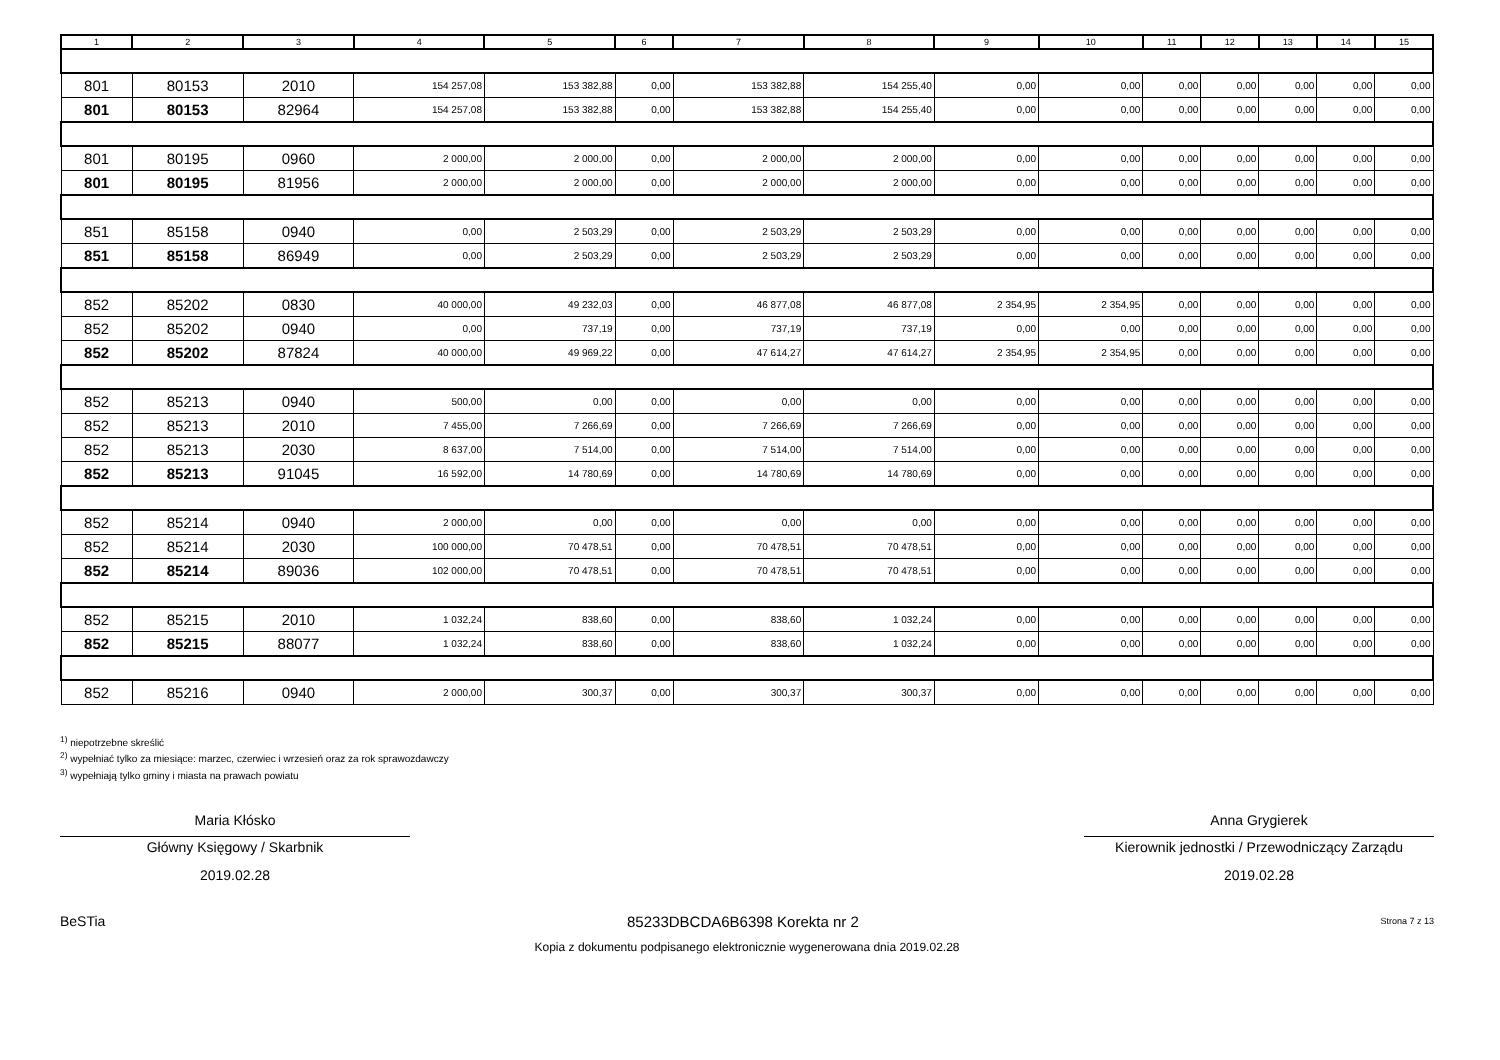| 1 | 2 | 3 | 4 | 5 | 6 | 7 | 8 | 9 | 10 | 11 | 12 | 13 | 14 | 15 |
| --- | --- | --- | --- | --- | --- | --- | --- | --- | --- | --- | --- | --- | --- | --- |
| 801 | 80153 | 2010 | 154 257,08 | 153 382,88 | 0,00 | 153 382,88 | 154 255,40 | 0,00 | 0,00 | 0,00 | 0,00 | 0,00 | 0,00 | 0,00 |
| 801 | 80153 | 82964 | 154 257,08 | 153 382,88 | 0,00 | 153 382,88 | 154 255,40 | 0,00 | 0,00 | 0,00 | 0,00 | 0,00 | 0,00 | 0,00 |
| 801 | 80195 | 0960 | 2 000,00 | 2 000,00 | 0,00 | 2 000,00 | 2 000,00 | 0,00 | 0,00 | 0,00 | 0,00 | 0,00 | 0,00 | 0,00 |
| 801 | 80195 | 81956 | 2 000,00 | 2 000,00 | 0,00 | 2 000,00 | 2 000,00 | 0,00 | 0,00 | 0,00 | 0,00 | 0,00 | 0,00 | 0,00 |
| 851 | 85158 | 0940 | 0,00 | 2 503,29 | 0,00 | 2 503,29 | 2 503,29 | 0,00 | 0,00 | 0,00 | 0,00 | 0,00 | 0,00 | 0,00 |
| 851 | 85158 | 86949 | 0,00 | 2 503,29 | 0,00 | 2 503,29 | 2 503,29 | 0,00 | 0,00 | 0,00 | 0,00 | 0,00 | 0,00 | 0,00 |
| 852 | 85202 | 0830 | 40 000,00 | 49 232,03 | 0,00 | 46 877,08 | 46 877,08 | 2 354,95 | 2 354,95 | 0,00 | 0,00 | 0,00 | 0,00 | 0,00 |
| 852 | 85202 | 0940 | 0,00 | 737,19 | 0,00 | 737,19 | 737,19 | 0,00 | 0,00 | 0,00 | 0,00 | 0,00 | 0,00 | 0,00 |
| 852 | 85202 | 87824 | 40 000,00 | 49 969,22 | 0,00 | 47 614,27 | 47 614,27 | 2 354,95 | 2 354,95 | 0,00 | 0,00 | 0,00 | 0,00 | 0,00 |
| 852 | 85213 | 0940 | 500,00 | 0,00 | 0,00 | 0,00 | 0,00 | 0,00 | 0,00 | 0,00 | 0,00 | 0,00 | 0,00 | 0,00 |
| 852 | 85213 | 2010 | 7 455,00 | 7 266,69 | 0,00 | 7 266,69 | 7 266,69 | 0,00 | 0,00 | 0,00 | 0,00 | 0,00 | 0,00 | 0,00 |
| 852 | 85213 | 2030 | 8 637,00 | 7 514,00 | 0,00 | 7 514,00 | 7 514,00 | 0,00 | 0,00 | 0,00 | 0,00 | 0,00 | 0,00 | 0,00 |
| 852 | 85213 | 91045 | 16 592,00 | 14 780,69 | 0,00 | 14 780,69 | 14 780,69 | 0,00 | 0,00 | 0,00 | 0,00 | 0,00 | 0,00 | 0,00 |
| 852 | 85214 | 0940 | 2 000,00 | 0,00 | 0,00 | 0,00 | 0,00 | 0,00 | 0,00 | 0,00 | 0,00 | 0,00 | 0,00 | 0,00 |
| 852 | 85214 | 2030 | 100 000,00 | 70 478,51 | 0,00 | 70 478,51 | 70 478,51 | 0,00 | 0,00 | 0,00 | 0,00 | 0,00 | 0,00 | 0,00 |
| 852 | 85214 | 89036 | 102 000,00 | 70 478,51 | 0,00 | 70 478,51 | 70 478,51 | 0,00 | 0,00 | 0,00 | 0,00 | 0,00 | 0,00 | 0,00 |
| 852 | 85215 | 2010 | 1 032,24 | 838,60 | 0,00 | 838,60 | 1 032,24 | 0,00 | 0,00 | 0,00 | 0,00 | 0,00 | 0,00 | 0,00 |
| 852 | 85215 | 88077 | 1 032,24 | 838,60 | 0,00 | 838,60 | 1 032,24 | 0,00 | 0,00 | 0,00 | 0,00 | 0,00 | 0,00 | 0,00 |
| 852 | 85216 | 0940 | 2 000,00 | 300,37 | 0,00 | 300,37 | 300,37 | 0,00 | 0,00 | 0,00 | 0,00 | 0,00 | 0,00 | 0,00 |
<sup>1)</sup> niepotrzebne skreślić
<sup>2)</sup> wypełniać tylko za miesiące: marzec, czerwiec i wrzesień oraz za rok sprawozdawczy
<sup>3)</sup> wypełniają tylko gminy i miasta na prawach powiatu
Maria Kłósko
Główny Księgowy / Skarbnik
2019.02.28
Anna Grygierek
Kierownik jednostki / Przewodniczący Zarządu
2019.02.28
BeSTia 85233DBCDA6B6398 Korekta nr 2 Strona 7 z 13
Kopia z dokumentu podpisanego elektronicznie wygenerowana dnia 2019.02.28